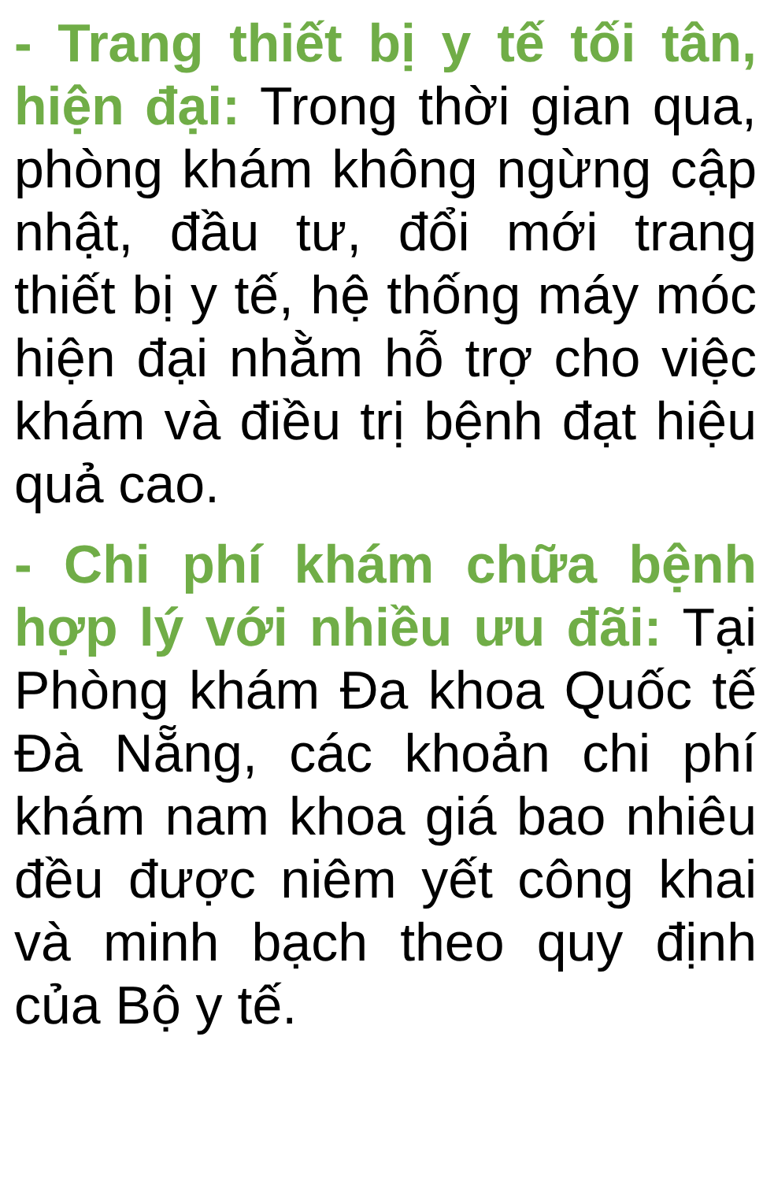- Trang thiết bị y tế tối tân, hiện đại: Trong thời gian qua, phòng khám không ngừng cập nhật, đầu tư, đổi mới trang thiết bị y tế, hệ thống máy móc hiện đại nhằm hỗ trợ cho việc khám và điều trị bệnh đạt hiệu quả cao.
- Chi phí khám chữa bệnh hợp lý với nhiều ưu đãi: Tại Phòng khám Đa khoa Quốc tế Đà Nẵng, các khoản chi phí khám nam khoa giá bao nhiêu đều được niêm yết công khai và minh bạch theo quy định của Bộ y tế.